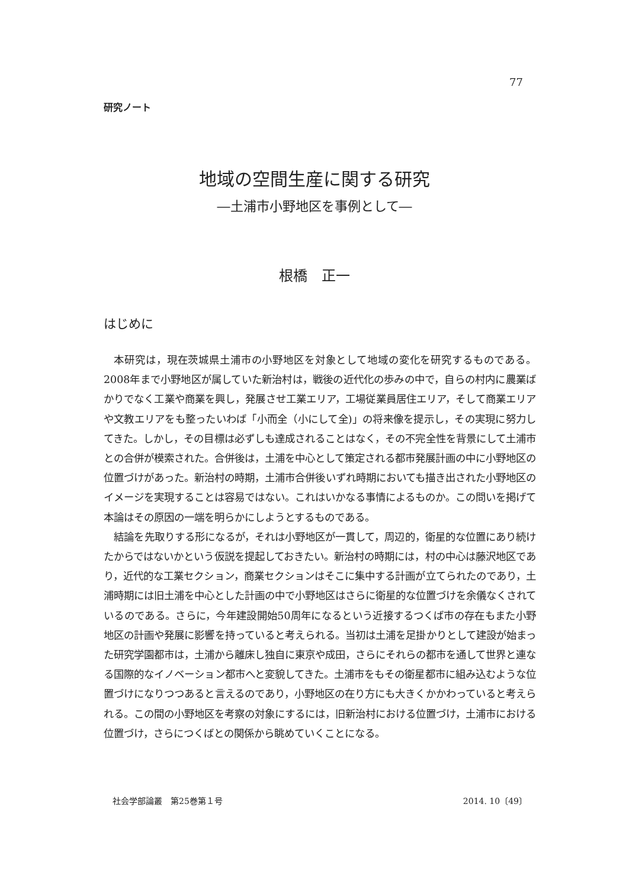77
研究ノート
地域の空間生産に関する研究
―土浦市小野地区を事例として―
根橋　正一
はじめに
本研究は，現在茨城県土浦市の小野地区を対象として地域の変化を研究するものである。2008年まで小野地区が属していた新治村は，戦後の近代化の歩みの中で，自らの村内に農業ばかりでなく工業や商業を興し，発展させ工業エリア，工場従業員居住エリア，そして商業エリアや文教エリアをも整ったいわば「小而全（小にして全)」の将来像を提示し，その実現に努力してきた。しかし，その目標は必ずしも達成されることはなく，その不完全性を背景にして土浦市との合併が模索された。合併後は，土浦を中心として策定される都市発展計画の中に小野地区の位置づけがあった。新治村の時期，土浦市合併後いずれ時期においても描き出された小野地区のイメージを実現することは容易ではない。これはいかなる事情によるものか。この問いを掲げて本論はその原因の一端を明らかにしようとするものである。
結論を先取りする形になるが，それは小野地区が一貫して，周辺的，衛星的な位置にあり続けたからではないかという仮説を提起しておきたい。新治村の時期には，村の中心は藤沢地区であり，近代的な工業セクション，商業セクションはそこに集中する計画が立てられたのであり，土浦時期には旧土浦を中心とした計画の中で小野地区はさらに衛星的な位置づけを余儀なくされているのである。さらに，今年建設開始50周年になるという近接するつくば市の存在もまた小野地区の計画や発展に影響を持っていると考えられる。当初は土浦を足掛かりとして建設が始まった研究学園都市は，土浦から離床し独自に東京や成田，さらにそれらの都市を通して世界と連なる国際的なイノベーション都市へと変貌してきた。土浦市をもその衛星都市に組み込むような位置づけになりつつあると言えるのであり，小野地区の在り方にも大きくかかわっていると考えられる。この間の小野地区を考察の対象にするには，旧新治村における位置づけ，土浦市における位置づけ，さらにつくばとの関係から眺めていくことになる。
社会学部論叢　第25巻第１号 2014. 10〔49〕